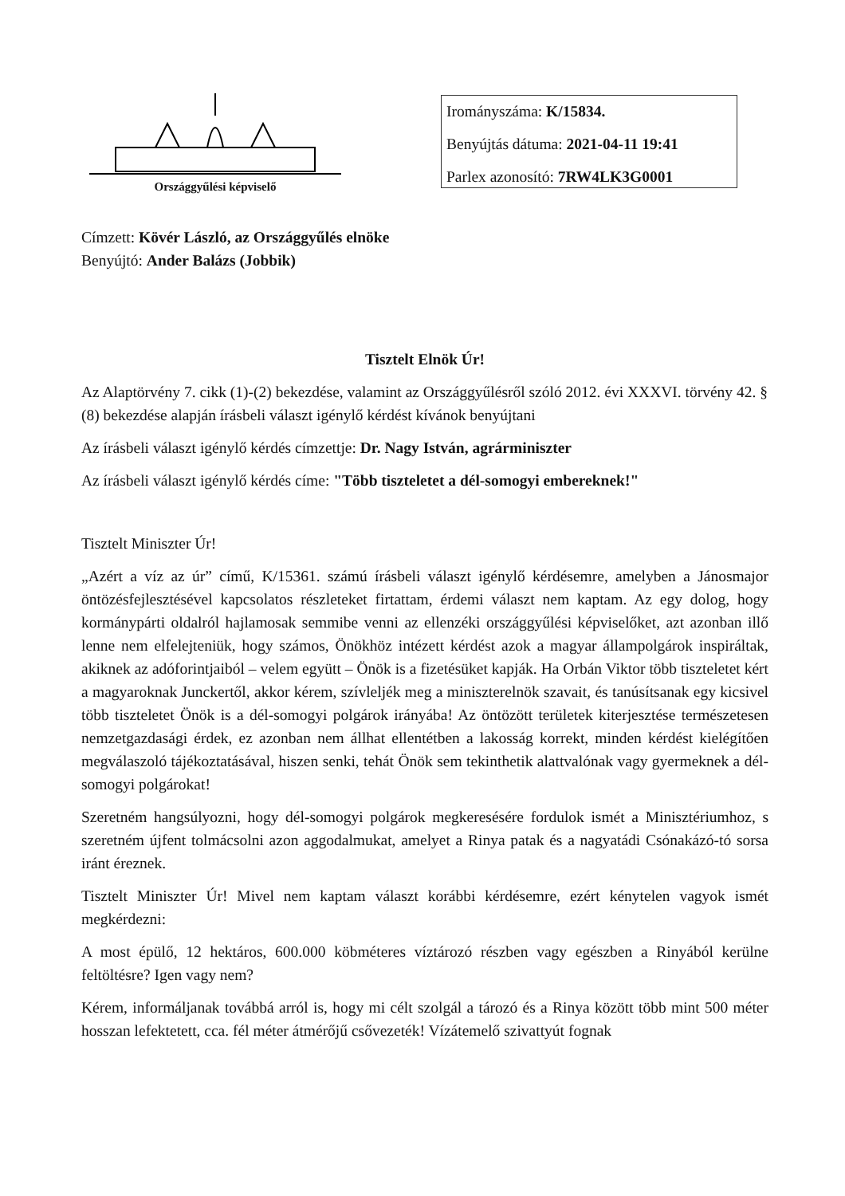Országgyűlési képviselő
Irományszáma: K/15834.
Benyújtás dátuma: 2021-04-11 19:41
Parlex azonosító: 7RW4LK3G0001
Címzett: Kövér László, az Országgyűlés elnöke
Benyújtó: Ander Balázs (Jobbik)
Tisztelt Elnök Úr!
Az Alaptörvény 7. cikk (1)-(2) bekezdése, valamint az Országgyűlésről szóló 2012. évi XXXVI. törvény 42. § (8) bekezdése alapján írásbeli választ igénylő kérdést kívánok benyújtani
Az írásbeli választ igénylő kérdés címzettje: Dr. Nagy István, agrárminiszter
Az írásbeli választ igénylő kérdés címe: "Több tiszteletet a dél-somogyi embereknek!"
Tisztelt Miniszter Úr!
„Azért a víz az úr” című, K/15361. számú írásbeli választ igénylő kérdésemre, amelyben a Jánosmajor öntözésfejlesztésével kapcsolatos részleteket firtattam, érdemi választ nem kaptam. Az egy dolog, hogy kormánypárti oldalról hajlamosak semmibe venni az ellenzéki országgyűlési képviselőket, azt azonban illő lenne nem elfelejteniük, hogy számos, Önökhöz intézett kérdést azok a magyar állampolgárok inspiráltak, akiknek az adóforintjaiból – velem együtt – Önök is a fizetésüket kapják. Ha Orbán Viktor több tiszteletet kért a magyaroknak Junckertől, akkor kérem, szívleljék meg a miniszterelnök szavait, és tanúsítsanak egy kicsivel több tiszteletet Önök is a dél-somogyi polgárok irányába! Az öntözött területek kiterjesztése természetesen nemzetgazdasági érdek, ez azonban nem állhat ellentétben a lakosság korrekt, minden kérdést kielégítően megválaszoló tájékoztatásával, hiszen senki, tehát Önök sem tekinthetik alattvalónak vagy gyermeknek a dél-somogyi polgárokat!
Szeretném hangsúlyozni, hogy dél-somogyi polgárok megkeresésére fordulok ismét a Minisztériumhoz, s szeretném újfent tolmácsolni azon aggodalmukat, amelyet a Rinya patak és a nagyatádi Csónakázó-tó sorsa iránt éreznek.
Tisztelt Miniszter Úr! Mivel nem kaptam választ korábbi kérdésemre, ezért kénytelen vagyok ismét megkérdezni:
A most épülő, 12 hektáros, 600.000 köbméteres víztározó részben vagy egészben a Rinyából kerülne feltöltésre? Igen vagy nem?
Kérem, informáljanak továbbá arról is, hogy mi célt szolgál a tározó és a Rinya között több mint 500 méter hosszan lefektetett, cca. fél méter átmérőjű csővezeték! Vízátemelő szivattyút fognak